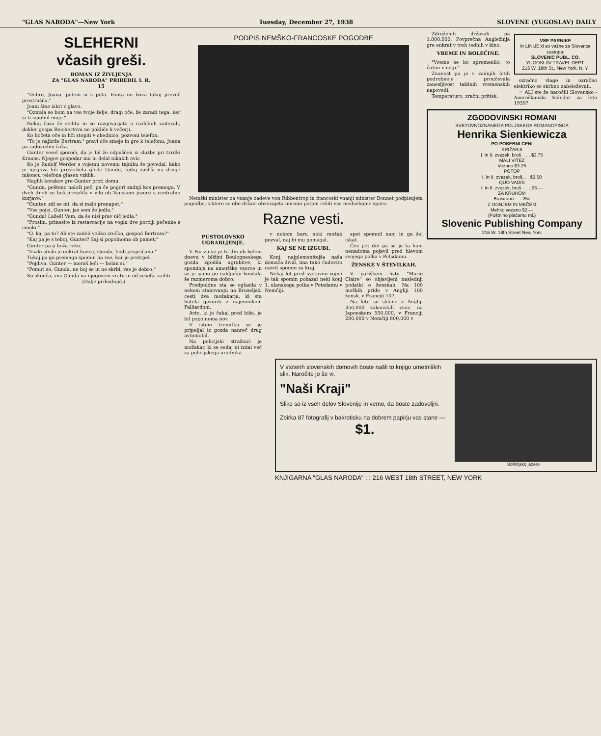"GLAS NARODA"—New York Tuesday, December 27, 1938 SLOVENE (YUGOSLAV) DAILY
SLEHERNI
včasih greši.
ROMAN IZ ŽIVLJENJA
ZA "GLAS NARODA" PRIREDIL I. R.
15
"Dobro, Joana, potem si s pota. Fanta ne bova takoj preveč prestrašila."
Joani šine iskri v glavo.
"Ozirala se bom na vse tvoje želje, dragi oče, že zaradi tega, ker si ti izpolnil moje."
Nekaj časa še sedita in se razgovarjata o različnih zadevah, dokler gospa Reichertova ne pokliče k večerji.
Ko hočeta oče in hči stopiti v obednico, pozvoni telefon.
"To je najbrže Bertram," pravi oče smeje in gre k telefonu. Joana pa radovedno čaka.
Gunter vesel sporoči, da je bil že odpuščen iz službe pri tvrdki Krause. Njegov gospodar mu ni delal nikakih ovir.
Ko je Rudolf Werder s vojemu novemu tajniku še povedal, kako je njegova hči preskrbela glede Gunde, tedaj zasliši na druge mkoncu telefona glasen vzklik.
Naglih korakov gre Gunter proti domu.
"Gunda, pošteno naloži peč, pa če pogori zadnji kos premoga. V dveh dneh se boš preselila v vilo ob Vanskem jezeru s centralno kurjavo."
"Gunter, zdi se mi, da si malo prenapet."
"Vse pojej, Gunter, jaz sem že jedla."
"Gunda! Lažeš! Vem, da še nisi prav nič jedla."
"Prosim, prinesite iz restavracije na voglu dve porciji pečenke s cmoki."
"O, kaj pa to? Ali ste zadeli veliko srečko, gospod Bertram?"
"Kaj pa je s teboj, Gunter? Saj si popolnoma ob pamet."
Gunter pa ji boža roko.
"Vsaki stiski je enkrat konec, Gunda, bodi prepričana."
Tukaj pa ga premaga spomin na vse, kar je pretrpel.
"Pojdiva, Gunter — moraš leči — bolan si."
"Pomiri se, Gunda, ne boj se in ne skrbi, vse je dobro."
Ko skonča, visi Gunda na njegovem vratu in od veselja zaihti.
(Dalje prihodnjič.)
PODPIS NEMŠKO-FRANCOSKE POGODBE
Nemški minister za vnanje zadeve von Ribbentrop in francoski vnanji minister Bonnet podpisujeta pogodbo, s ktero se obe državi obvezujeta mirnim potom rešiti vse medsebojne spore.
Razne vesti.
PUSTOLOVSKO UGRABLJENJE.
V Parizu se je te dni ob belem dnevu v bližini Boulogneskega gozda zgodila ugrabitev, ki spominja na ameriške vzorce in se je samo po naključju končala še razmeroma dobro.
Predpoldne sta se oglasila v nekem stanovanju na Bruseljski cesti dva možakarja, ki sta hotela govoriti z najemnikom Palliardom.
Avto, ki je čakal pred hišo, je bil popolnoma nov.
V istem trenutku se je pripeljal iz gozda nanreč drug avtomobil.
Na policijski stražnici je možakar, ki se sedaj ni izdal več za policijskega uradnika.
v nekem baru neki možak pozval, naj bi mu pomagal.
KAJ SE NE IZGUBI.
Konj, najplemenitejša naša domača žival, ima tako čudovito razvit spomin za kraj.
Nekaj let pred svetovno vojno je tak spomin pokazal neki konj 1. ulanskega polka v Potsdamu v Nemčiji.
spet spomnil nanj in ga šel iskat.
Čez pet dni pa se je ta konj nenadoma pojavil pred hlevom svojega polka v Potsdamu.
ŽENSKE V ŠTEVILKAH.
V pariškem listu "Marie Claire" so objavljeni naslednji podatki o ženskah. Na 100 moških pride v Angliji 100 žensk, v Franciji 107.
Na leto se sklene v Angliji 350,000 zakonskih zvez, na Japonskem 550,000, v Franciji 280,000 v Nemčiji 600,000 v
Združenih državah pa 1,800,000. Povprečna Angležinja gre enkrat v treh tednih v kino.
VREME IN BOLEČINE.
"Vreme se bo spremenilo, to čutim v nogi."
Znanost pa je v zadnjih letih podrobneje proučevala zanesljivost takšnih vremenskih napovedi.
Temperaturo, zračni pritisk,
VSE PARNIKE
in LINIJE ki so važne za Slovence zastopa:
SLOVENIC PUBL. CO.
YUGOSLAV TRAVEL DEPT.
216 W. 18th St., New York, N. Y.
ozračno vlago in ozračno elektriko so skrbno zabeleževali.
☞ ALI ste že naročili Slovensko - Ameriškanski Koledar za leto 1939?
ZGODOVINSKI ROMANI
SVETOVNOZNANEGA POLJSKEGA ROMANOPISCA
Henrika Sienkiewicza
PO POSEBNI CENI
KRIŽARJI
I. in II. zvezek, broš. . . . $3.75
MALI VITEZ
Vezano $3.25
POTOP
I. in II. zvezek, broš. . . $3.50
QUO VADIS
I. in II. zvezek, broš. . . . $3.—
ZA KRUHOM
Broširano . . . 25c
Z OGNJEM IN MEČEM
Mehko vezano $2.—
(Poštnino plačamo mi.)
Slovenic Publishing Company
216 W. 18th Street New York
V stoterih slovenskih domovih boste našli to knjigo umetniških slik. Naročite jo še vi.
"Naši Kraji"
Slike so iz vseh delov Slovenije in vemo, da boste zadovoljni.
Zbirka 87 fotografij v bakrotisku na dobrem papirju vas stane —
$1.
Bohinjsko jezero
KNJIGARNA "GLAS NARODA" : : 216 WEST 18th STREET, NEW YORK